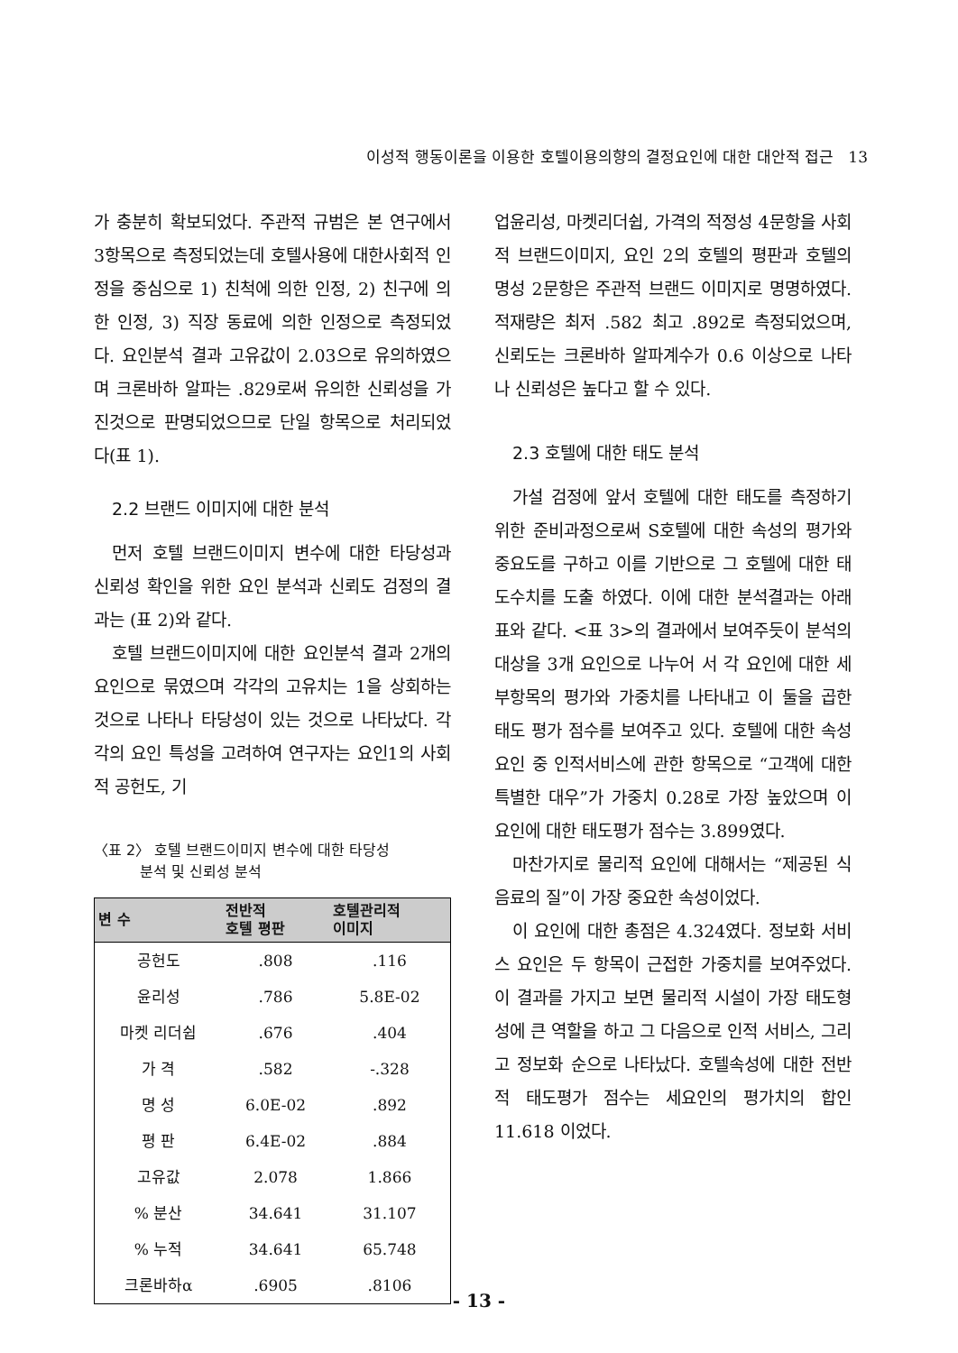이성적 행동이론을 이용한 호텔이용의향의 결정요인에 대한 대안적 접근 13
가 충분히 확보되었다. 주관적 규범은 본 연구에서 3항목으로 측정되었는데 호텔사용에 대한사회적 인정을 중심으로 1) 친척에 의한 인정, 2) 친구에 의한 인정, 3) 직장 동료에 의한 인정으로 측정되었다. 요인분석 결과 고유값이 2.03으로 유의하였으며 크론바하 알파는 .829로써 유의한 신뢰성을 가진것으로 판명되었으므로 단일 항목으로 처리되었다(표 1).
2.2 브랜드 이미지에 대한 분석
먼저 호텔 브랜드이미지 변수에 대한 타당성과 신뢰성 확인을 위한 요인 분석과 신뢰도 검정의 결과는 (표 2)와 같다.
호텔 브랜드이미지에 대한 요인분석 결과 2개의 요인으로 묶였으며 각각의 고유치는 1을 상회하는 것으로 나타나 타당성이 있는 것으로 나타났다. 각각의 요인 특성을 고려하여 연구자는 요인1의 사회적 공헌도, 기
〈표 2〉 호텔 브랜드이미지 변수에 대한 타당성
분석 및 신뢰성 분석
| 변 수 | 전반적 호텔 평판 | 호텔관리적 이미지 |
| --- | --- | --- |
| 공헌도 | .808 | .116 |
| 윤리성 | .786 | 5.8E-02 |
| 마켓 리더쉽 | .676 | .404 |
| 가 격 | .582 | -.328 |
| 명 성 | 6.0E-02 | .892 |
| 평 판 | 6.4E-02 | .884 |
| 고유값 | 2.078 | 1.866 |
| % 분산 | 34.641 | 31.107 |
| % 누적 | 34.641 | 65.748 |
| 크론바하α | .6905 | .8106 |
업윤리성, 마켓리더쉽, 가격의 적정성 4문항을 사회적 브랜드이미지, 요인 2의 호텔의 평판과 호텔의 명성 2문항은 주관적 브랜드 이미지로 명명하였다. 적재량은 최저 .582 최고 .892로 측정되었으며, 신뢰도는 크론바하 알파계수가 0.6 이상으로 나타나 신뢰성은 높다고 할 수 있다.
2.3 호텔에 대한 태도 분석
가설 검정에 앞서 호텔에 대한 태도를 측정하기 위한 준비과정으로써 S호텔에 대한 속성의 평가와 중요도를 구하고 이를 기반으로 그 호텔에 대한 태도수치를 도출 하였다. 이에 대한 분석결과는 아래 표와 같다. <표 3>의 결과에서 보여주듯이 분석의 대상을 3개 요인으로 나누어 서 각 요인에 대한 세부항목의 평가와 가중치를 나타내고 이 둘을 곱한 태도 평가 점수를 보여주고 있다. 호텔에 대한 속성 요인 중 인적서비스에 관한 항목으로 “고객에 대한 특별한 대우”가 가중치 0.28로 가장 높았으며 이 요인에 대한 태도평가 점수는 3.899였다.
마찬가지로 물리적 요인에 대해서는 “제공된 식음료의 질”이 가장 중요한 속성이었다.
이 요인에 대한 총점은 4.324였다. 정보화 서비스 요인은 두 항목이 근접한 가중치를 보여주었다. 이 결과를 가지고 보면 물리적 시설이 가장 태도형성에 큰 역할을 하고 그 다음으로 인적 서비스, 그리고 정보화 순으로 나타났다. 호텔속성에 대한 전반적 태도평가 점수는 세요인의 평가치의 합인 11.618 이었다.
- 13 -